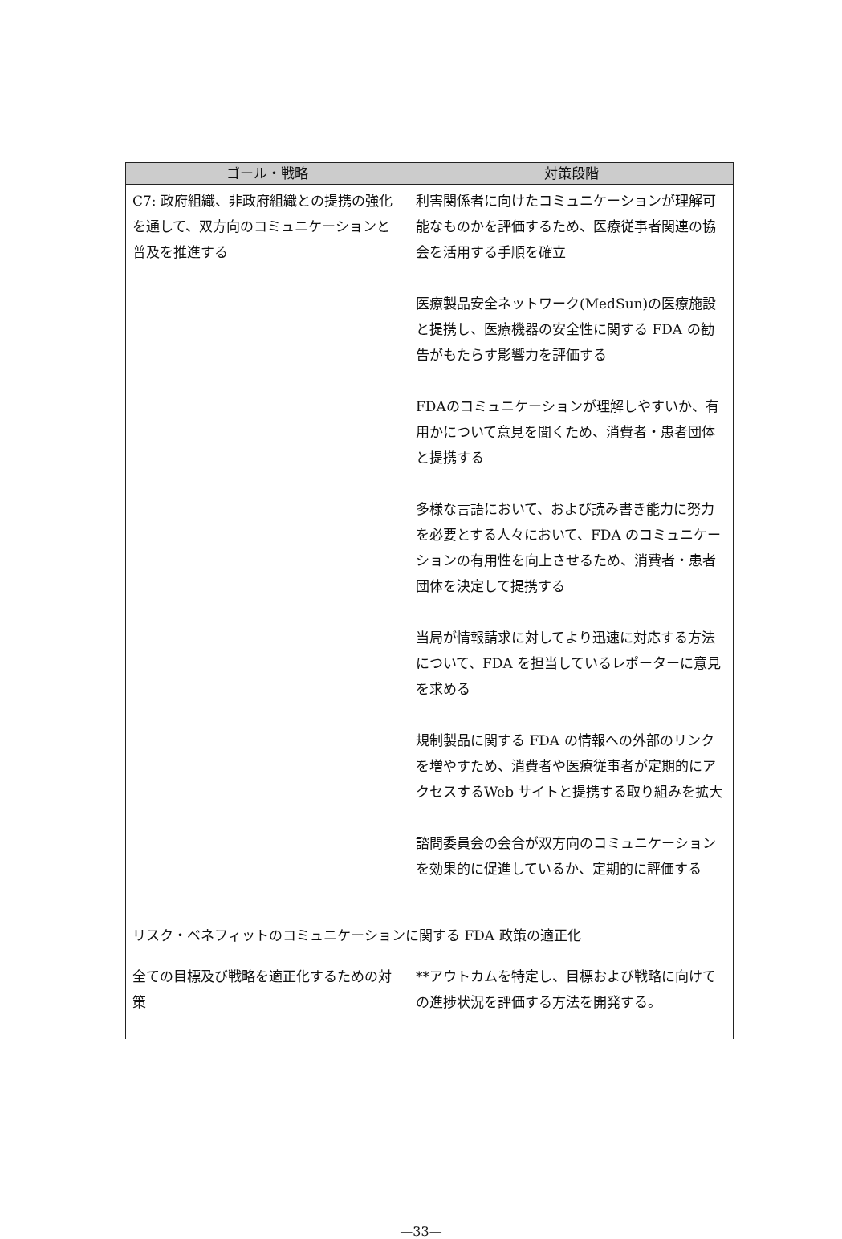| ゴール・戦略 | 対策段階 |
| --- | --- |
| C7: 政府組織、非政府組織との提携の強化を通して、双方向のコミュニケーションと普及を推進する | 利害関係者に向けたコミュニケーションが理解可能なものかを評価するため、医療従事者関連の協会を活用する手順を確立 医療製品安全ネットワーク(MedSun)の医療施設と提携し、医療機器の安全性に関する FDA の勧告がもたらす影響力を評価する FDAのコミュニケーションが理解しやすいか、有用かについて意見を聞くため、消費者・患者団体と提携する 多様な言語において、および読み書き能力に努力を必要とする人々において、FDA のコミュニケーションの有用性を向上させるため、消費者・患者団体を決定して提携する 当局が情報請求に対してより迅速に対応する方法について、FDA を担当しているレポーターに意見を求める 規制製品に関する FDA の情報への外部のリンクを増やすため、消費者や医療従事者が定期的にアクセスするWeb サイトと提携する取り組みを拡大 諮問委員会の会合が双方向のコミュニケーションを効果的に促進しているか、定期的に評価する |
| リスク・ベネフィットのコミュニケーションに関する FDA 政策の適正化 | |
| 全ての目標及び戦略を適正化するための対策 | **アウトカムを特定し、目標および戦略に向けての進捗状況を評価する方法を開発する。 |
—33—